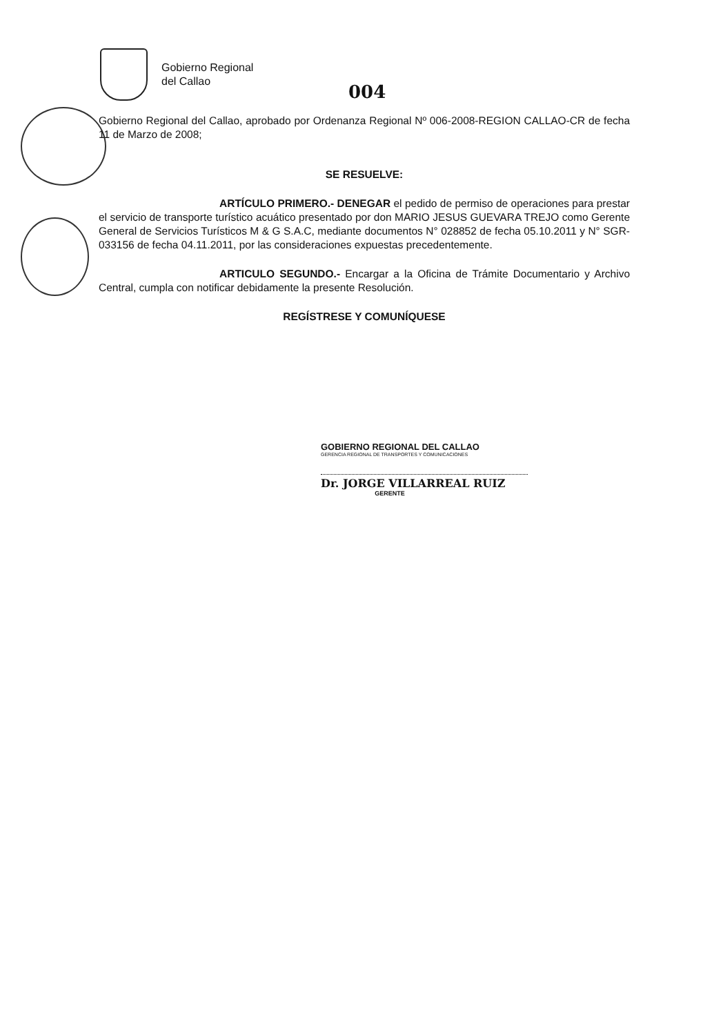Gobierno Regional
del Callao
004
Gobierno Regional del Callao, aprobado por Ordenanza Regional Nº 006-2008-REGION CALLAO-CR de fecha 11 de Marzo de 2008;
SE RESUELVE:
ARTÍCULO PRIMERO.- DENEGAR el pedido de permiso de operaciones para prestar el servicio de transporte turístico acuático presentado por don MARIO JESUS GUEVARA TREJO como Gerente General de Servicios Turísticos M & G S.A.C, mediante documentos N° 028852 de fecha 05.10.2011 y N° SGR-033156 de fecha 04.11.2011, por las consideraciones expuestas precedentemente.
ARTICULO SEGUNDO.- Encargar a la Oficina de Trámite Documentario y Archivo Central, cumpla con notificar debidamente la presente Resolución.
REGÍSTRESE Y COMUNÍQUESE
GOBIERNO REGIONAL DEL CALLAO
GERENCIA REGIONAL DE TRANSPORTES Y COMUNICACIONES
Dr. JORGE VILLARREAL RUIZ
GERENTE